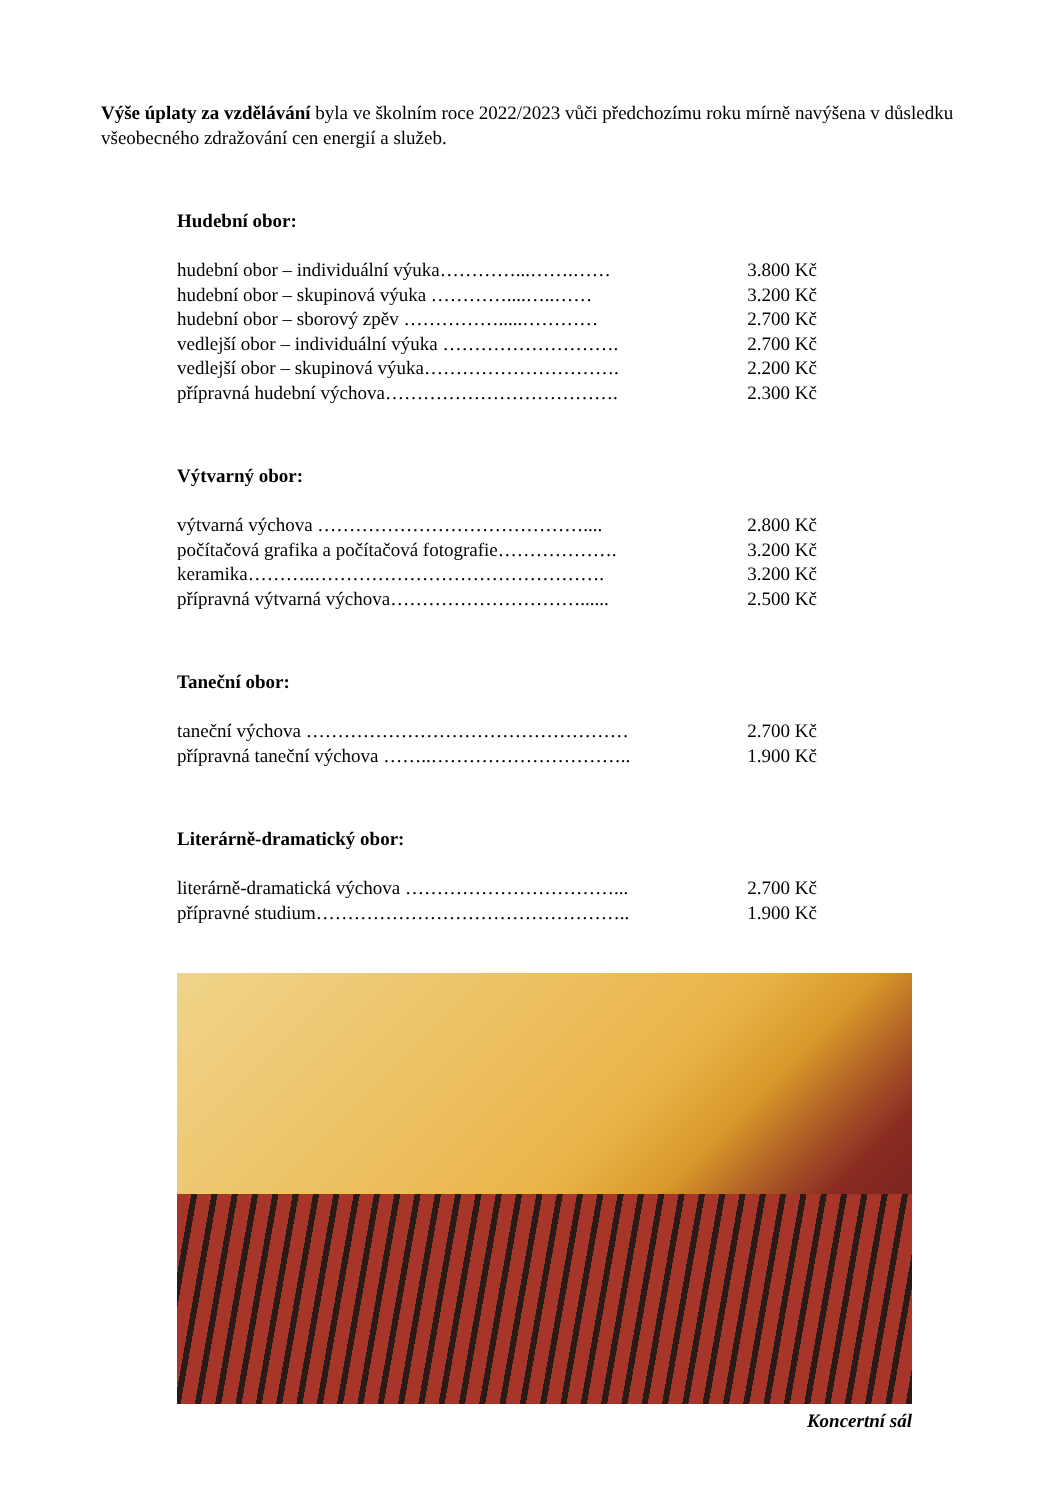Výše úplaty za vzdělávání byla ve školním roce 2022/2023 vůči předchozímu roku mírně navýšena v důsledku všeobecného zdražování cen energií a služeb.
Hudební obor:
hudební obor – individuální výuka…………...…….…… 3.800 Kč
hudební obor – skupinová výuka …………....…..…… 3.200 Kč
hudební obor – sborový zpěv …………….....………… 2.700 Kč
vedlejší obor – individuální výuka ………………………. 2.700 Kč
vedlejší obor – skupinová výuka…………………………. 2.200 Kč
přípravná hudební výchova………………………………. 2.300 Kč
Výtvarný obor:
výtvarná výchova …………………………………….... 2.800 Kč
počítačová grafika a počítačová fotografie………………. 3.200 Kč
keramika………..………………………………………. 3.200 Kč
přípravná výtvarná výchova…………………………...... 2.500 Kč
Taneční obor:
taneční výchova …………………………………………… 2.700 Kč
přípravná taneční výchova ……..………………………….. 1.900 Kč
Literárně-dramatický obor:
literárně-dramatická výchova ……………………………... 2.700 Kč
přípravné studium………………………………………….. 1.900 Kč
Koncertní sál